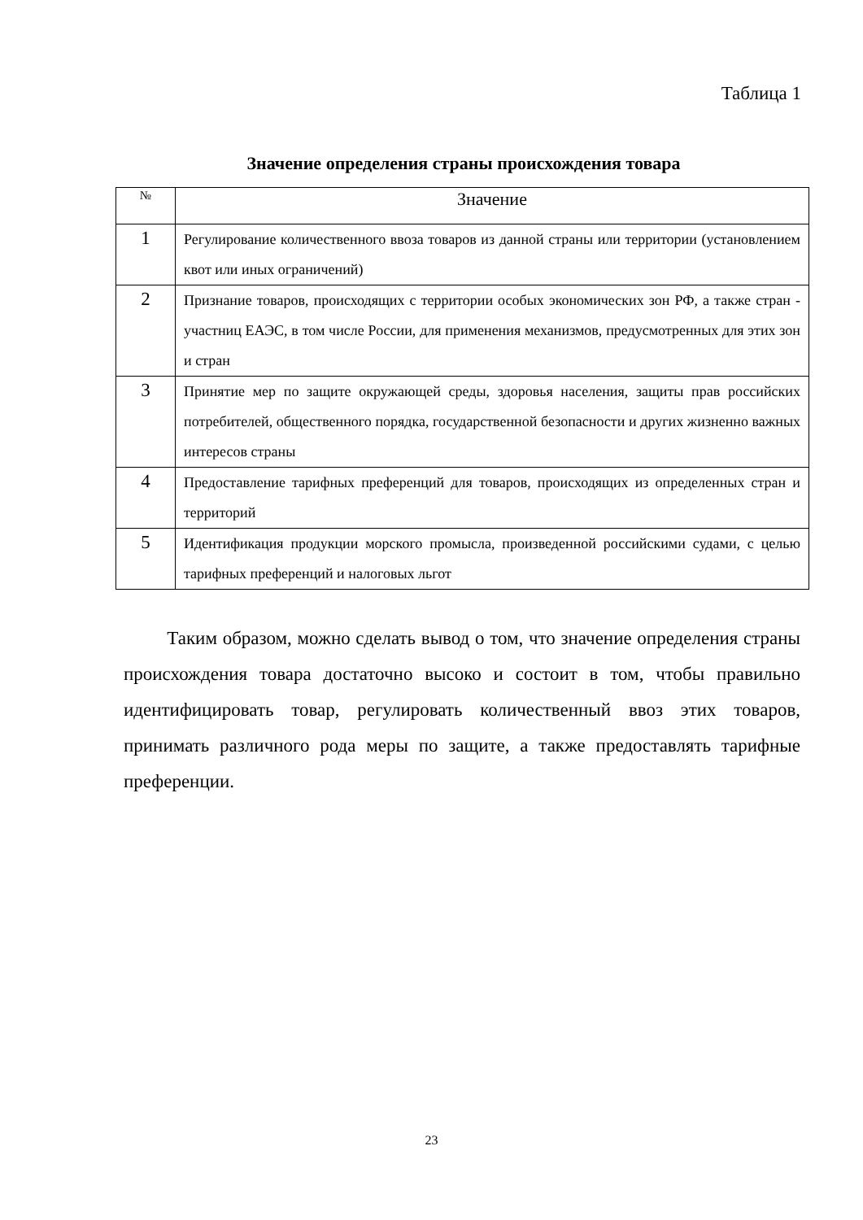Таблица 1
Значение определения страны происхождения товара
| № | Значение |
| --- | --- |
| 1 | Регулирование количественного ввоза товаров из данной страны или территории (установлением квот или иных ограничений) |
| 2 | Признание товаров, происходящих с территории особых экономических зон РФ, а также стран - участниц ЕАЭС, в том числе России, для применения механизмов, предусмотренных для этих зон и стран |
| 3 | Принятие мер по защите окружающей среды, здоровья населения, защиты прав российских потребителей, общественного порядка, государственной безопасности и других жизненно важных интересов страны |
| 4 | Предоставление тарифных преференций для товаров, происходящих из определенных стран и территорий |
| 5 | Идентификация продукции морского промысла, произведенной российскими судами, с целью тарифных преференций и налоговых льгот |
Таким образом, можно сделать вывод о том, что значение определения страны происхождения товара достаточно высоко и состоит в том, чтобы правильно идентифицировать товар, регулировать количественный ввоз этих товаров, принимать различного рода меры по защите, а также предоставлять тарифные преференции.
23